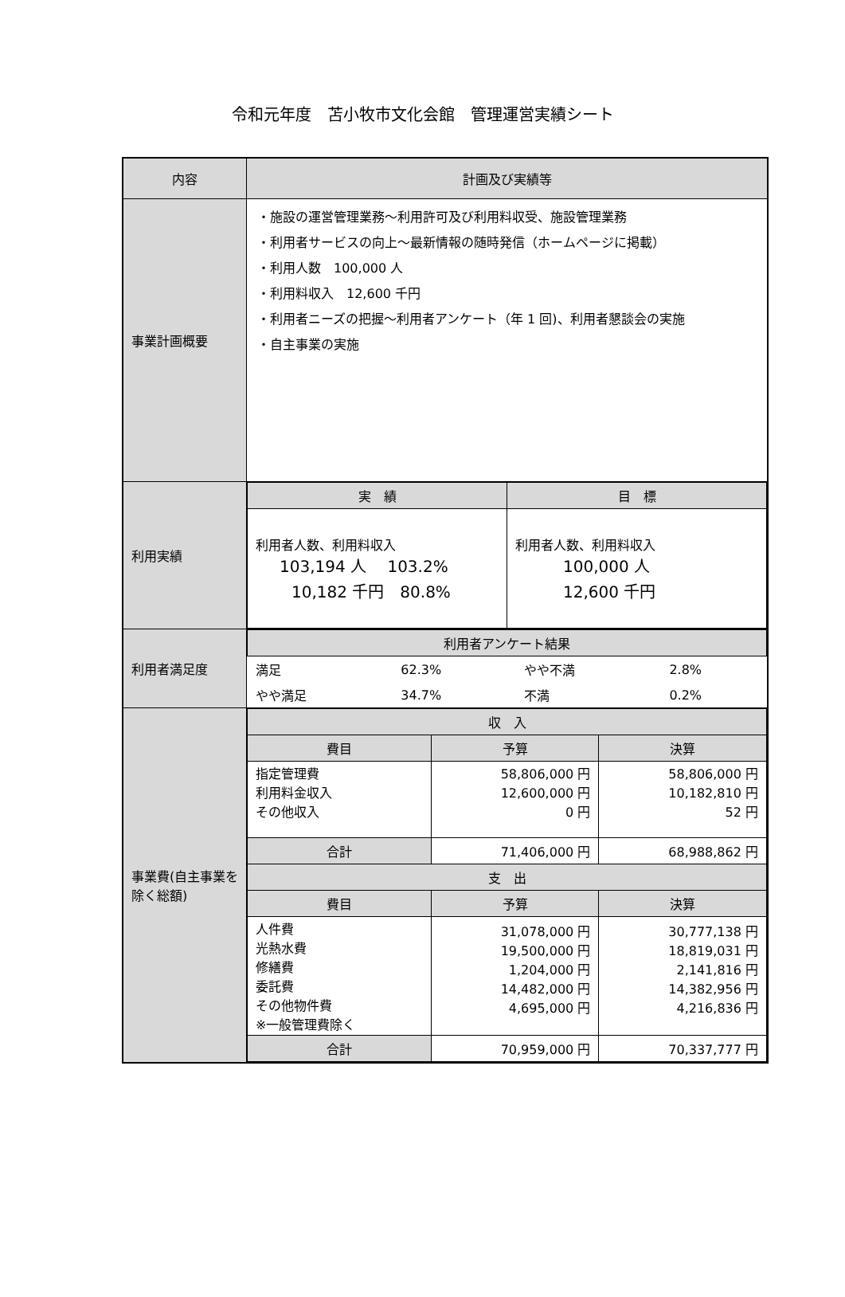令和元年度　苫小牧市文化会館　管理運営実績シート
| 内容 | 計画及び実績等 |
| --- | --- |
| 事業計画概要 | ・施設の運営管理業務～利用許可及び利用料収受、施設管理業務 ・利用者サービスの向上～最新情報の随時発信（ホームページに掲載） ・利用人数 100,000 人 ・利用料収入 12,600 千円 ・利用者ニーズの把握～利用者アンケート（年 1 回)、利用者懇談会の実施 ・自主事業の実施 |
| 利用実績 | / 実 績 / 目 標 / / --- / --- / / 利用者人数、利用料収入 103,194 人 103.2% 10,182 千円 80.8% / 利用者人数、利用料収入 100,000 人 12,600 千円 / |
| 利用者満足度 | / 利用者アンケート結果 / / / / / --- / --- / --- / --- / / 満足 / 62.3% / やや不満 / 2.8% / / やや満足 / 34.7% / 不満 / 0.2% / |
| 事業費(自主事業を除く総額) | / 収 入 / / / / --- / --- / --- / / 費目 / 予算 / 決算 / / 指定管理費 利用料金収入 その他収入 / 58,806,000 円 12,600,000 円 0 円 / 58,806,000 円 10,182,810 円 52 円 / / 合計 / 71,406,000 円 / 68,988,862 円 / / 支 出 / / / / 費目 / 予算 / 決算 / / 人件費 光熱水費 修繕費 委託費 その他物件費 ※一般管理費除く / 31,078,000 円 19,500,000 円 1,204,000 円 14,482,000 円 4,695,000 円 / 30,777,138 円 18,819,031 円 2,141,816 円 14,382,956 円 4,216,836 円 / / 合計 / 70,959,000 円 / 70,337,777 円 / |